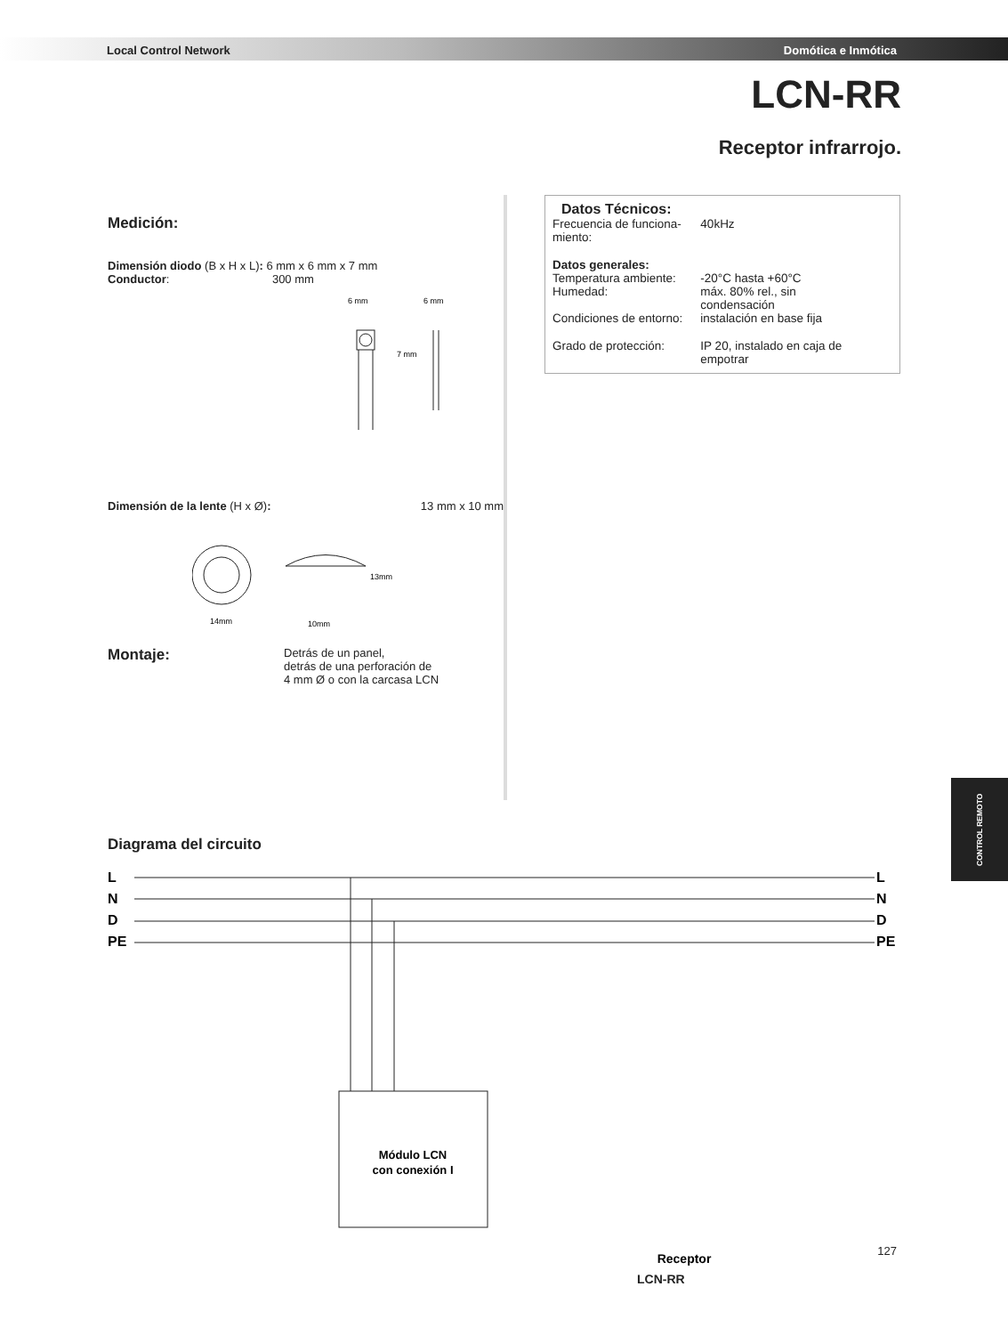Local Control Network Domótica e Inmótica
LCN-RR
Receptor infrarrojo.
Medición:
Dimensión diodo (B x H x L): 6 mm x 6 mm x 7 mm
Conductor: 300 mm
6 mm
6 mm
7 mm
Dimensión de la lente (H x Ø): 13 mm x 10 mm
14mm
13mm
10mm
Montaje: Detrás de un panel,
detrás de una perforación de
4 mm Ø o con la carcasa LCN
Datos Técnicos:
| Frecuencia de funciona- miento: | 40kHz |
| Datos generales: | |
| Temperatura ambiente: | -20°C hasta +60°C |
| Humedad: | máx. 80% rel., sin condensación |
| Condiciones de entorno: | instalación en base fija |
| Grado de protección: | IP 20, instalado en caja de empotrar |
CONTROL REMOTO
Diagrama del circuito
L
N
D
PE
L
N
D
PE
Módulo LCN
con conexión I
Receptor
LCN-RR
127